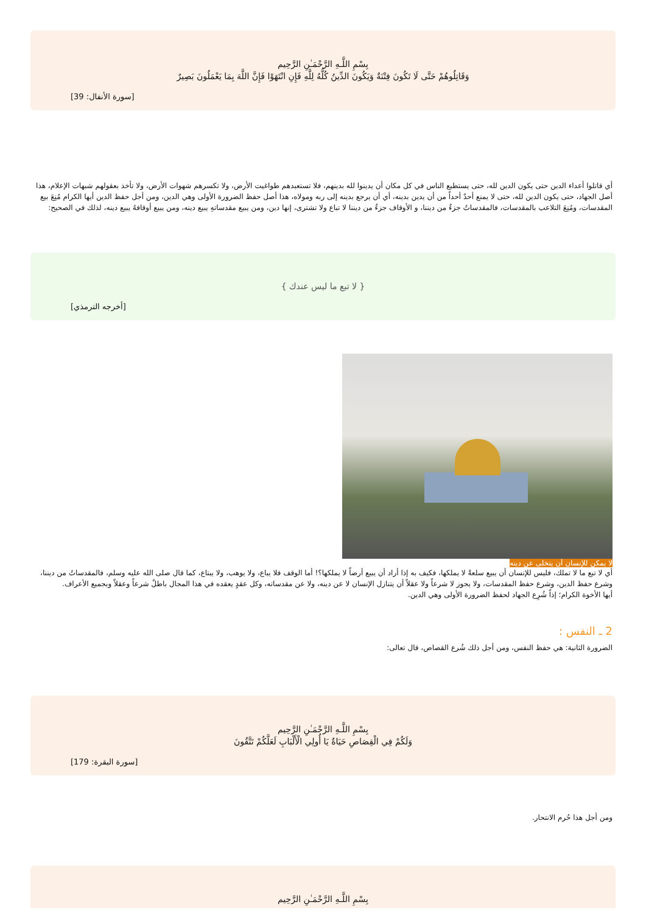بِسْمِ اللَّـهِ الرَّحْمَـٰنِ الرَّحِيم
وَقَاتِلُوهُمْ حَتَّى لَا تَكُونَ فِتْنَةٌ وَيَكُونَ الدِّينُ كُلُّهُ لِلَّهِ فَإِنِ انْتَهَوْا فَإِنَّ اللَّهَ بِمَا يَعْمَلُونَ بَصِيرٌ
[سورة الأنفال: 39]
أي قاتلوا أعداء الدين حتى يكون الدين لله، حتى يستطيع الناس في كل مكان أن يدينوا لله بدينهم، فلا تستعبدهم طواغيت الأرض، ولا تكسرهم شهوات الأرض، ولا تأخذ بعقولهم شبهات الإعلام، هذا أصل الجهاد، حتى يكون الدين لله، حتى لا يمنع أحدٌ أحداً من أن يدين بدينه، أي أن يرجع بدينه إلى ربه ومولاه، هذا أصل حفظ الضرورة الأولى وهي الدين، ومن أجل حفظ الدين أيها الكرام مُنِعَ بيع المقدسات، ومُنِعَ التلاعب بالمقدسات، فالمقدساتُ جزءٌ من ديننا، و الأوقاف جزءٌ من ديننا لا تباع ولا تشترى، إنها دين، ومن يبيع مقدساتهِ يبيع دينه، ومن يبيع أوقافهُ يبيع دينه، لذلك في الصحيح:
{ لا تبع ما ليس عندك }
[أخرجه الترمذي]
لا يمكن للإنسان أن يتخلى عن دينه
أي لا تبع ما لا تملك، فليس للإنسان أن يبيع سلعةً لا يملكها، فكيف به إذا أراد أن يبيع أرضاً لا يملكها؟! أما الوقف فلا يباع، ولا يوهب، ولا يبتاع، كما قال صلى الله عليه وسلم، فالمقدساتُ من ديننا، وشرع حفظ الدين، وشرع حفظ المقدسات، ولا يجوز لا شرعاً ولا عقلاً أن يتنازل الإنسان لا عن دينه، ولا عن مقدساته، وكل عقدٍ يعقده في هذا المجال باطلٌ شرعاً وعقلاً وبجميع الأعراف.
أيها الأخوة الكرام؛ إذاً شُرِع الجهاد لحفظ الضرورة الأولى وهي الدين.
2 ـ النفس :
الضرورة الثانية: هي حفظ النفس، ومن أجل ذلك شُرع القصاص، قال تعالى:
بِسْمِ اللَّـهِ الرَّحْمَـٰنِ الرَّحِيم
وَلَكُمْ فِي الْقِصَاصِ حَيَاةٌ يَا أُولِي الْأَلْبَابِ لَعَلَّكُمْ تَتَّقُونَ
[سورة البقرة: 179]
ومن أجل هذا حُرم الانتحار.
بِسْمِ اللَّـهِ الرَّحْمَـٰنِ الرَّحِيم